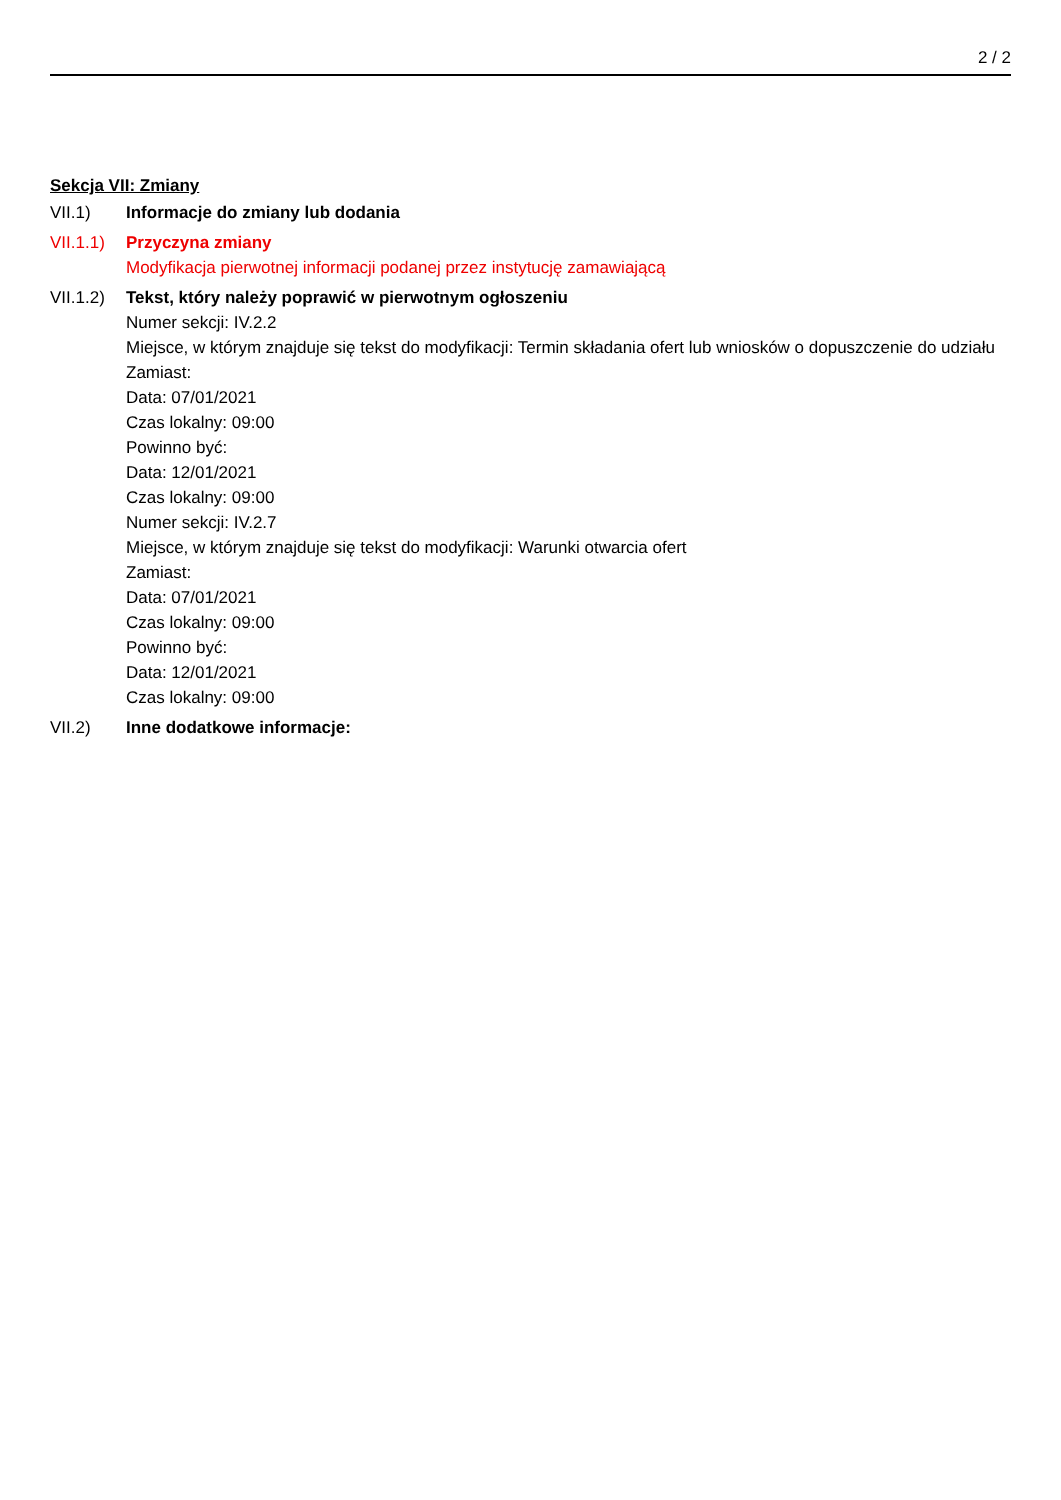2 / 2
Sekcja VII: Zmiany
VII.1) Informacje do zmiany lub dodania
VII.1.1)
Przyczyna zmiany
Modyfikacja pierwotnej informacji podanej przez instytucję zamawiającą
VII.1.2)
Tekst, który należy poprawić w pierwotnym ogłoszeniu
Numer sekcji: IV.2.2
Miejsce, w którym znajduje się tekst do modyfikacji: Termin składania ofert lub wniosków o dopuszczenie do udziału
Zamiast:
Data: 07/01/2021
Czas lokalny: 09:00
Powinno być:
Data: 12/01/2021
Czas lokalny: 09:00
Numer sekcji: IV.2.7
Miejsce, w którym znajduje się tekst do modyfikacji: Warunki otwarcia ofert
Zamiast:
Data: 07/01/2021
Czas lokalny: 09:00
Powinno być:
Data: 12/01/2021
Czas lokalny: 09:00
VII.2) Inne dodatkowe informacje: